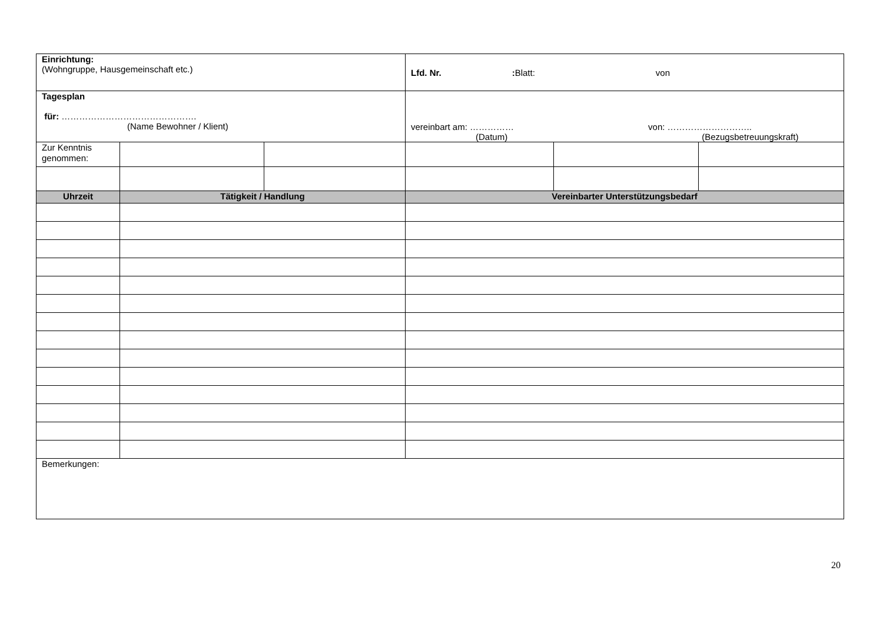| Einrichtung: (Wohngruppe, Hausgemeinschaft etc.) | | | Lfd. Nr. : Blatt: von | | |
| Tagesplan für: ………………………………………. (Name Bewohner / Klient) | | | vereinbart am: …………… von: ……………………….. (Datum) (Bezugsbetreuungskraft) | | |
| Zur Kenntnis genommen: | | | | | |
| Uhrzeit | Tätigkeit / Handlung | | Vereinbarter Unterstützungsbedarf | | |
| Bemerkungen: | | | | | |
20